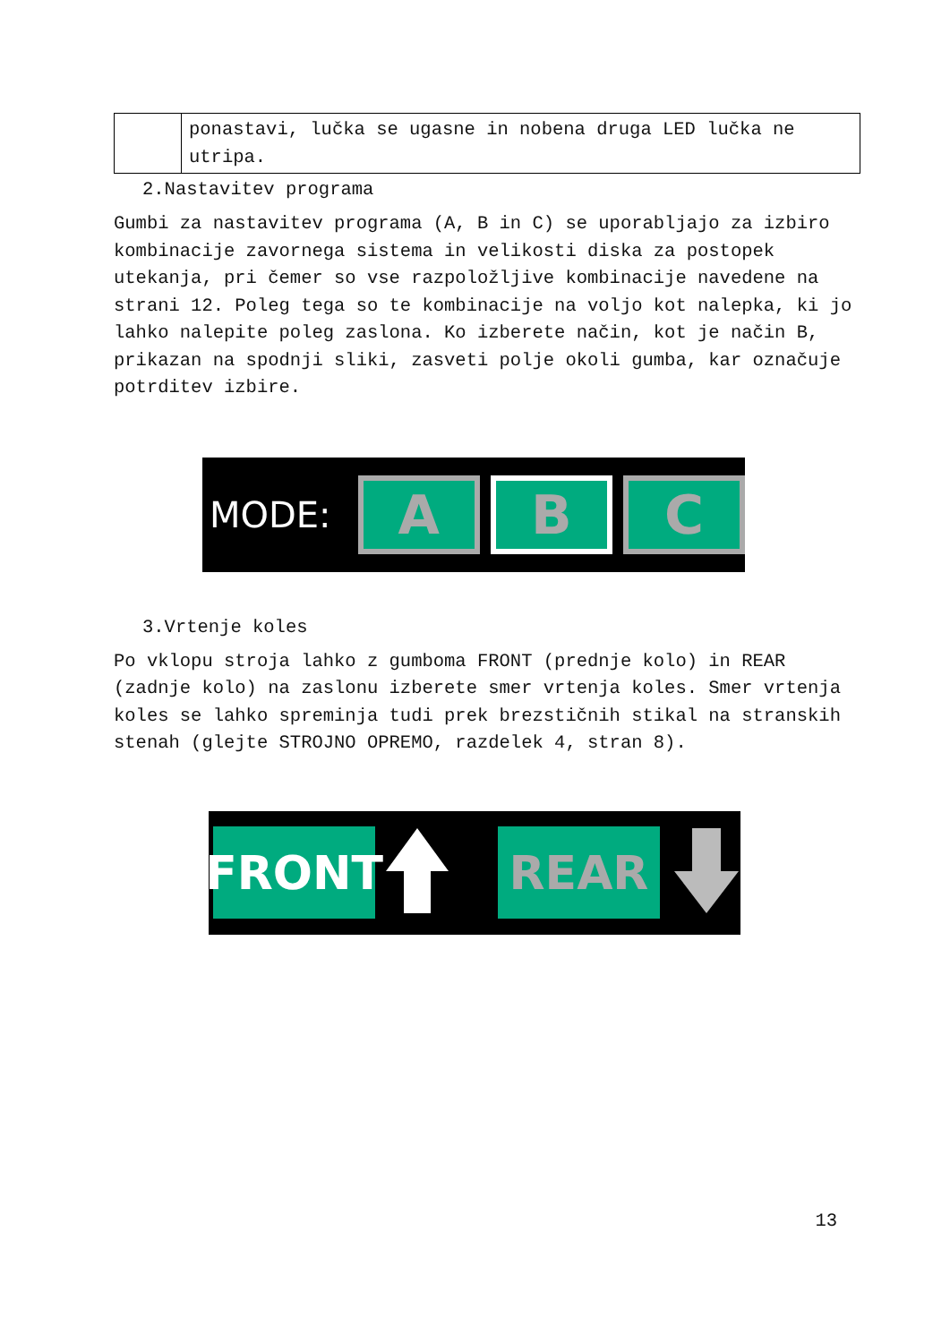| | ponastavi, lučka se ugasne in nobena druga LED lučka ne utripa. |
2.Nastavitev programa
Gumbi za nastavitev programa (A, B in C) se uporabljajo za izbiro kombinacije zavornega sistema in velikosti diska za postopek utekanja, pri čemer so vse razpoložljive kombinacije navedene na strani 12. Poleg tega so te kombinacije na voljo kot nalepka, ki jo lahko nalepite poleg zaslona. Ko izberete način, kot je način B, prikazan na spodnji sliki, zasveti polje okoli gumba, kar označuje potrditev izbire.
MODE:
A B C
3.Vrtenje koles
Po vklopu stroja lahko z gumboma FRONT (prednje kolo) in REAR (zadnje kolo) na zaslonu izberete smer vrtenja koles. Smer vrtenja koles se lahko spreminja tudi prek brezstičnih stikal na stranskih stenah (glejte STROJNO OPREMO, razdelek 4, stran 8).
FRONT REAR
13